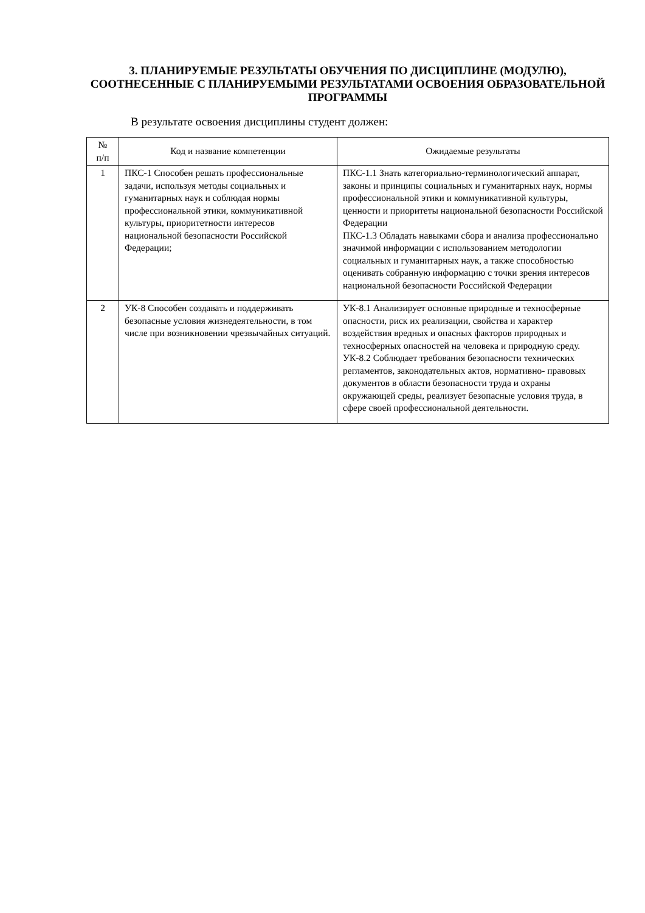3. ПЛАНИРУЕМЫЕ РЕЗУЛЬТАТЫ ОБУЧЕНИЯ ПО ДИСЦИПЛИНЕ (МОДУЛЮ), СООТНЕСЕННЫЕ С ПЛАНИРУЕМЫМИ РЕЗУЛЬТАТАМИ ОСВОЕНИЯ ОБРАЗОВАТЕЛЬНОЙ ПРОГРАММЫ
В результате освоения дисциплины студент должен:
| № п/п | Код и название компетенции | Ожидаемые результаты |
| --- | --- | --- |
| 1 | ПКС-1 Способен решать профессиональные задачи, используя методы социальных и гуманитарных наук и соблюдая нормы профессиональной этики, коммуникативной культуры, приоритетности интересов национальной безопасности Российской Федерации; | ПКС-1.1 Знать категориально-терминологический аппарат, законы и принципы социальных и гуманитарных наук, нормы профессиональной этики и коммуникативной культуры, ценности и приоритеты национальной безопасности Российской Федерации ПКС-1.3 Обладать навыками сбора и анализа профессионально значимой информации с использованием методологии социальных и гуманитарных наук, а также способностью оценивать собранную информацию с точки зрения интересов национальной безопасности Российской Федерации |
| 2 | УК-8 Способен создавать и поддерживать безопасные условия жизнедеятельности, в том числе при возникновении чрезвычайных ситуаций. | УК-8.1 Анализирует основные природные и техносферные опасности, риск их реализации, свойства и характер воздействия вредных и опасных факторов природных и техносферных опасностей на человека и природную среду. УК-8.2 Соблюдает требования безопасности технических регламентов, законодательных актов, нормативно- правовых документов в области безопасности труда и охраны окружающей среды, реализует безопасные условия труда, в сфере своей профессиональной деятельности. |